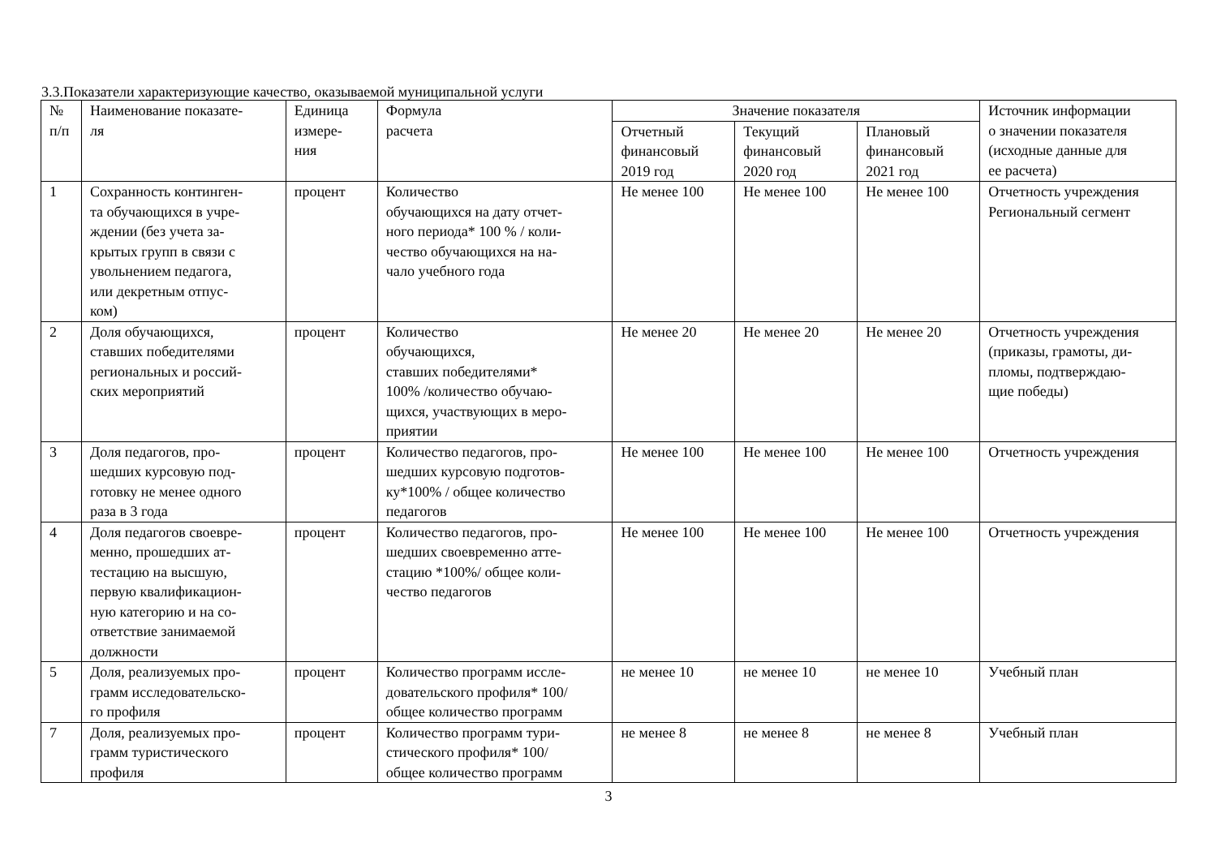3.3.Показатели характеризующие качество, оказываемой муниципальной услуги
| № п/п | Наименование показате- ля | Единица измере- ния | Формула расчета | Значение показателя | | | Источник информации о значении показателя (исходные данные для ее расчета) |
| --- | --- | --- | --- | --- | --- | --- | --- |
| | | | | Отчетный финансовый 2019 год | Текущий финансовый 2020 год | Плановый финансовый 2021 год | |
| 1 | Сохранность континген- та обучающихся в учре- ждении (без учета за- крытых групп в связи с увольнением педагога, или декретным отпус- ком) | процент | Количество обучающихся на дату отчет- ного периода* 100 % / коли- чество обучающихся на на- чало учебного года | Не менее 100 | Не менее 100 | Не менее 100 | Отчетность учреждения Региональный сегмент |
| 2 | Доля обучающихся, ставших победителями региональных и россий- ских мероприятий | процент | Количество обучающихся, ставших победителями* 100% /количество обучаю- щихся, участвующих в меро- приятии | Не менее 20 | Не менее 20 | Не менее 20 | Отчетность учреждения (приказы, грамоты, ди- пломы, подтверждаю- щие победы) |
| 3 | Доля педагогов, про- шедших курсовую под- готовку не менее одного раза в 3 года | процент | Количество педагогов, про- шедших курсовую подготов- ку*100% / общее количество педагогов | Не менее 100 | Не менее 100 | Не менее 100 | Отчетность учреждения |
| 4 | Доля педагогов своевре- менно, прошедших ат- тестацию на высшую, первую квалификацион- ную категорию и на со- ответствие занимаемой должности | процент | Количество педагогов, про- шедших своевременно атте- стацию *100%/ общее коли- чество педагогов | Не менее 100 | Не менее 100 | Не менее 100 | Отчетность учреждения |
| 5 | Доля, реализуемых про- грамм исследовательско- го профиля | процент | Количество программ иссле- довательского профиля* 100/ общее количество программ | не менее 10 | не менее 10 | не менее 10 | Учебный план |
| 7 | Доля, реализуемых про- грамм туристического профиля | процент | Количество программ тури- стического профиля* 100/ общее количество программ | не менее 8 | не менее 8 | не менее 8 | Учебный план |
3